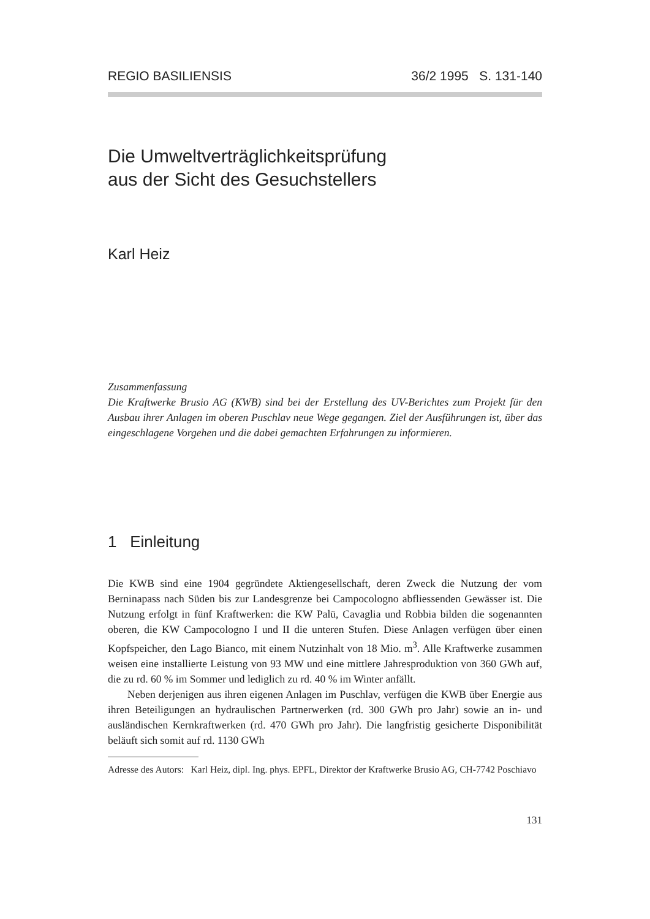REGIO BASILIENSIS 36/2 1995 S. 131-140
Die Umweltverträglichkeitsprüfung
aus der Sicht des Gesuchstellers
Karl Heiz
Zusammenfassung
Die Kraftwerke Brusio AG (KWB) sind bei der Erstellung des UV-Berichtes zum Projekt für den Ausbau ihrer Anlagen im oberen Puschlav neue Wege gegangen. Ziel der Ausführungen ist, über das eingeschlagene Vorgehen und die dabei gemachten Erfahrungen zu informieren.
1 Einleitung
Die KWB sind eine 1904 gegründete Aktiengesellschaft, deren Zweck die Nutzung der vom Berninapass nach Süden bis zur Landesgrenze bei Campocologno abfliessenden Gewässer ist. Die Nutzung erfolgt in fünf Kraftwerken: die KW Palü, Cavaglia und Robbia bilden die sogenannten oberen, die KW Campocologno I und II die unteren Stufen. Diese Anlagen verfügen über einen Kopfspeicher, den Lago Bianco, mit einem Nutzinhalt von 18 Mio. m<sup>3</sup>. Alle Kraftwerke zusammen weisen eine installierte Leistung von 93 MW und eine mittlere Jahresproduktion von 360 GWh auf, die zu rd. 60 % im Sommer und lediglich zu rd. 40 % im Winter anfällt.
Neben derjenigen aus ihren eigenen Anlagen im Puschlav, verfügen die KWB über Energie aus ihren Beteiligungen an hydraulischen Partnerwerken (rd. 300 GWh pro Jahr) sowie an in- und ausländischen Kernkraftwerken (rd. 470 GWh pro Jahr). Die langfristig gesicherte Disponibilität beläuft sich somit auf rd. 1130 GWh
Adresse des Autors: Karl Heiz, dipl. Ing. phys. EPFL, Direktor der Kraftwerke Brusio AG, CH-7742 Poschiavo
131